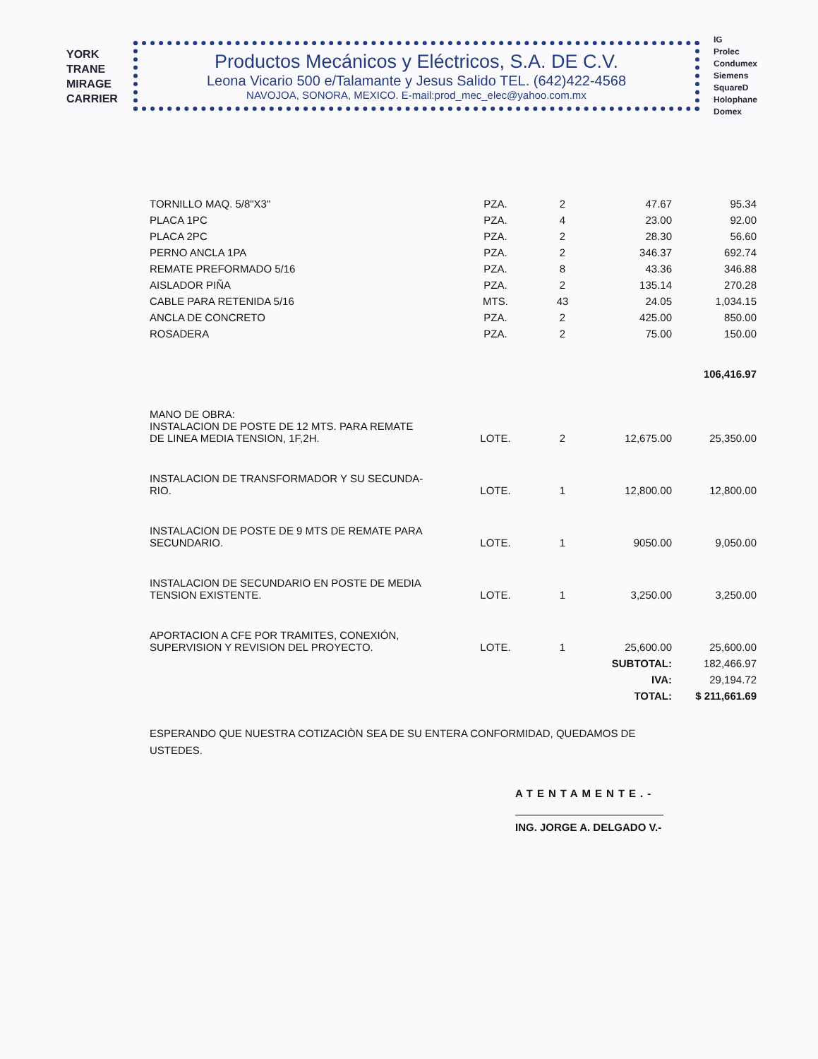YORK
TRANE
MIRAGE
CARRIER
Productos Mecánicos y Eléctricos, S.A. DE C.V.
Leona Vicario 500 e/Talamante y Jesus Salido TEL. (642)422-4568
NAVOJOA, SONORA, MEXICO. E-mail:prod_mec_elec@yahoo.com.mx
IG
Prolec
Condumex
Siemens
SquareD
Holophane
Domex
| TORNILLO MAQ. 5/8"X3" | PZA. | 2 | 47.67 | 95.34 |
| PLACA 1PC | PZA. | 4 | 23.00 | 92.00 |
| PLACA 2PC | PZA. | 2 | 28.30 | 56.60 |
| PERNO ANCLA 1PA | PZA. | 2 | 346.37 | 692.74 |
| REMATE PREFORMADO 5/16 | PZA. | 8 | 43.36 | 346.88 |
| AISLADOR PIÑA | PZA. | 2 | 135.14 | 270.28 |
| CABLE PARA RETENIDA 5/16 | MTS. | 43 | 24.05 | 1,034.15 |
| ANCLA DE CONCRETO | PZA. | 2 | 425.00 | 850.00 |
| ROSADERA | PZA. | 2 | 75.00 | 150.00 |
| | | | | 106,416.97 |
| MANO DE OBRA: INSTALACION DE POSTE DE 12 MTS. PARA REMATE DE LINEA MEDIA TENSION, 1F,2H. | LOTE. | 2 | 12,675.00 | 25,350.00 |
| INSTALACION DE TRANSFORMADOR Y SU SECUNDA- RIO. | LOTE. | 1 | 12,800.00 | 12,800.00 |
| INSTALACION DE POSTE DE 9 MTS DE REMATE PARA SECUNDARIO. | LOTE. | 1 | 9050.00 | 9,050.00 |
| INSTALACION DE SECUNDARIO EN POSTE DE MEDIA TENSION EXISTENTE. | LOTE. | 1 | 3,250.00 | 3,250.00 |
| APORTACION A CFE POR TRAMITES, CONEXIÓN, SUPERVISION Y REVISION DEL PROYECTO. | LOTE. | 1 | 25,600.00 | 25,600.00 |
| | | | SUBTOTAL: | 182,466.97 |
| | | | IVA: | 29,194.72 |
| | | | TOTAL: | $ 211,661.69 |
ESPERANDO QUE NUESTRA COTIZACIÒN SEA DE SU ENTERA CONFORMIDAD, QUEDAMOS DE USTEDES.
ATENTAMENTE.-
ING. JORGE A. DELGADO V.-